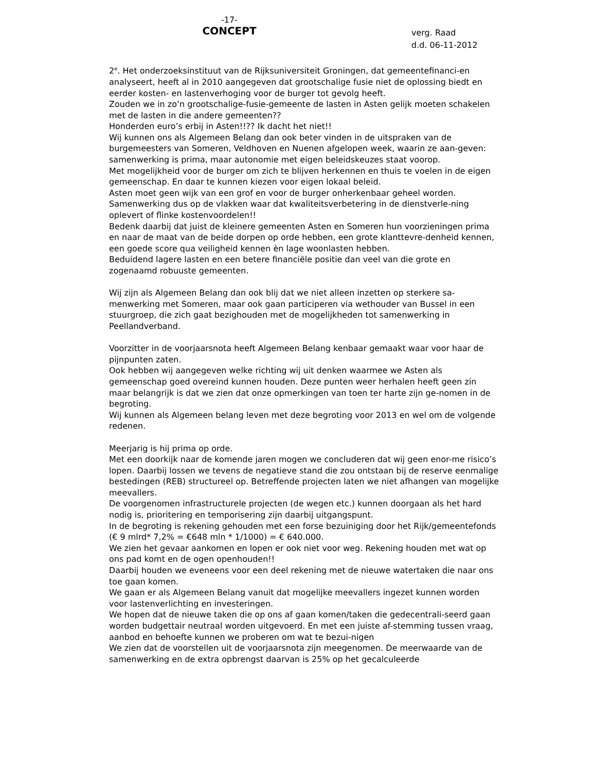-17-
CONCEPT
verg. Raad
d.d. 06-11-2012
2<sup>e</sup>. Het onderzoeksinstituut van de Rijksuniversiteit Groningen, dat gemeentefinanci-en analyseert, heeft al in 2010 aangegeven dat grootschalige fusie niet de oplossing biedt en eerder kosten- en lastenverhoging voor de burger tot gevolg heeft.
Zouden we in zo’n grootschalige-fusie-gemeente de lasten in Asten gelijk moeten schakelen met de lasten in die andere gemeenten??
Honderden euro’s erbij in Asten!!?? Ik dacht het niet!!
Wij kunnen ons als Algemeen Belang dan ook beter vinden in de uitspraken van de burgemeesters van Someren, Veldhoven en Nuenen afgelopen week, waarin ze aan-geven: samenwerking is prima, maar autonomie met eigen beleidskeuzes staat voorop.
Met mogelijkheid voor de burger om zich te blijven herkennen en thuis te voelen in de eigen gemeenschap. En daar te kunnen kiezen voor eigen lokaal beleid.
Asten moet geen wijk van een grof en voor de burger onherkenbaar geheel worden.
Samenwerking dus op de vlakken waar dat kwaliteitsverbetering in de dienstverle-ning oplevert of flinke kostenvoordelen!!
Bedenk daarbij dat juist de kleinere gemeenten Asten en Someren hun voorzieningen prima en naar de maat van de beide dorpen op orde hebben, een grote klanttevre-denheid kennen, een goede score qua veiligheid kennen èn lage woonlasten hebben.
Beduidend lagere lasten en een betere financiële positie dan veel van die grote en zogenaamd robuuste gemeenten.
Wij zijn als Algemeen Belang dan ook blij dat we niet alleen inzetten op sterkere sa-menwerking met Someren, maar ook gaan participeren via wethouder van Bussel in een stuurgroep, die zich gaat bezighouden met de mogelijkheden tot samenwerking in Peellandverband.
Voorzitter in de voorjaarsnota heeft Algemeen Belang kenbaar gemaakt waar voor haar de pijnpunten zaten.
Ook hebben wij aangegeven welke richting wij uit denken waarmee we Asten als gemeenschap goed overeind kunnen houden. Deze punten weer herhalen heeft geen zin maar belangrijk is dat we zien dat onze opmerkingen van toen ter harte zijn ge-nomen in de begroting.
Wij kunnen als Algemeen belang leven met deze begroting voor 2013 en wel om de volgende redenen.
Meerjarig is hij prima op orde.
Met een doorkijk naar de komende jaren mogen we concluderen dat wij geen enor-me risico’s lopen. Daarbij lossen we tevens de negatieve stand die zou ontstaan bij de reserve eenmalige bestedingen (REB) structureel op. Betreffende projecten laten we niet afhangen van mogelijke meevallers.
De voorgenomen infrastructurele projecten (de wegen etc.) kunnen doorgaan als het hard nodig is, prioritering en temporisering zijn daarbij uitgangspunt.
In de begroting is rekening gehouden met een forse bezuiniging door het Rijk/gemeentefonds (€ 9 mlrd* 7,2% = €648 mln * 1/1000) = € 640.000.
We zien het gevaar aankomen en lopen er ook niet voor weg. Rekening houden met wat op ons pad komt en de ogen openhouden!!
Daarbij houden we eveneens voor een deel rekening met de nieuwe watertaken die naar ons toe gaan komen.
We gaan er als Algemeen Belang vanuit dat mogelijke meevallers ingezet kunnen worden voor lastenverlichting en investeringen.
We hopen dat de nieuwe taken die op ons af gaan komen/taken die gedecentrali-seerd gaan worden budgettair neutraal worden uitgevoerd. En met een juiste af-stemming tussen vraag, aanbod en behoefte kunnen we proberen om wat te bezui-nigen
We zien dat de voorstellen uit de voorjaarsnota zijn meegenomen. De meerwaarde van de samenwerking en de extra opbrengst daarvan is 25% op het gecalculeerde